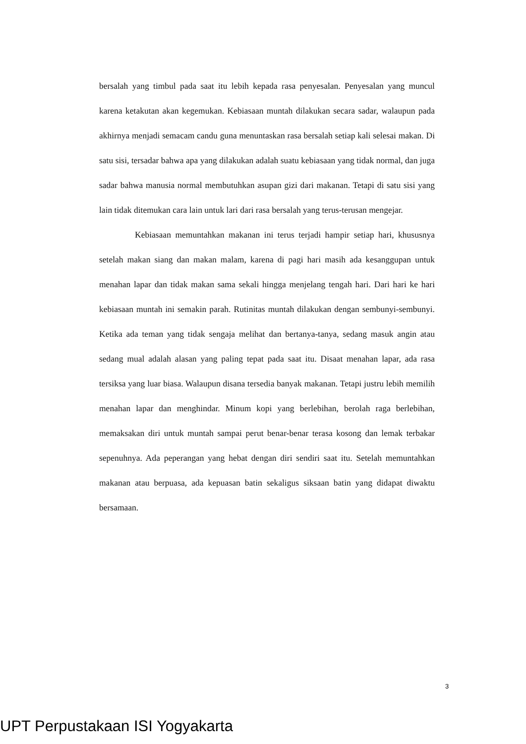bersalah yang timbul pada saat itu lebih kepada rasa penyesalan. Penyesalan yang muncul karena ketakutan akan kegemukan. Kebiasaan muntah dilakukan secara sadar, walaupun pada akhirnya menjadi semacam candu guna menuntaskan rasa bersalah setiap kali selesai makan. Di satu sisi, tersadar bahwa apa yang dilakukan adalah suatu kebiasaan yang tidak normal, dan juga sadar bahwa manusia normal membutuhkan asupan gizi dari makanan. Tetapi di satu sisi yang lain tidak ditemukan cara lain untuk lari dari rasa bersalah yang terus-terusan mengejar.
Kebiasaan memuntahkan makanan ini terus terjadi hampir setiap hari, khususnya setelah makan siang dan makan malam, karena di pagi hari masih ada kesanggupan untuk menahan lapar dan tidak makan sama sekali hingga menjelang tengah hari. Dari hari ke hari kebiasaan muntah ini semakin parah. Rutinitas muntah dilakukan dengan sembunyi-sembunyi. Ketika ada teman yang tidak sengaja melihat dan bertanya-tanya, sedang masuk angin atau sedang mual adalah alasan yang paling tepat pada saat itu. Disaat menahan lapar, ada rasa tersiksa yang luar biasa. Walaupun disana tersedia banyak makanan. Tetapi justru lebih memilih menahan lapar dan menghindar. Minum kopi yang berlebihan, berolah raga berlebihan, memaksakan diri untuk muntah sampai perut benar-benar terasa kosong dan lemak terbakar sepenuhnya. Ada peperangan yang hebat dengan diri sendiri saat itu. Setelah memuntahkan makanan atau berpuasa, ada kepuasan batin sekaligus siksaan batin yang didapat diwaktu bersamaan.
3
UPT Perpustakaan ISI Yogyakarta